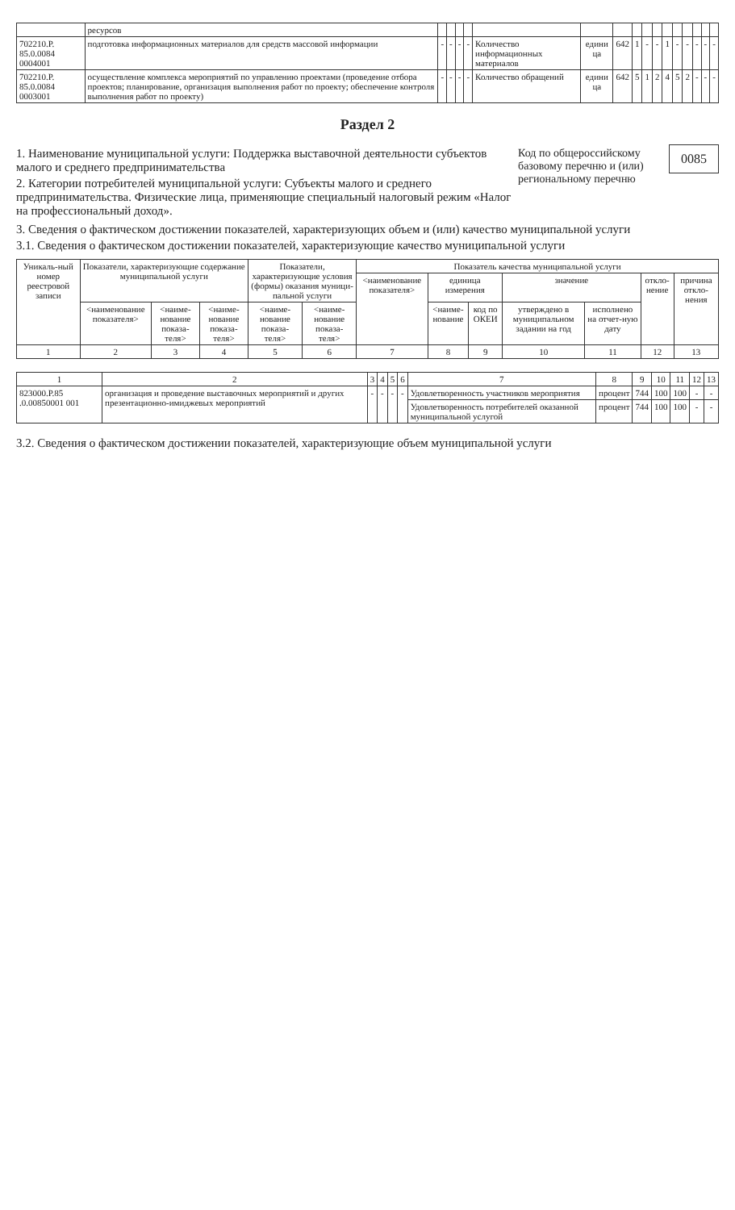| | ресурсов | | | | | | | | | | | | | | | | |
| 702210.Р. 85.0.0084 0004001 | подготовка информационных материалов для средств массовой информации | - | - | - | - | Количество информационных материалов | едини ца | 642 | 1 | - | - | 1 | - | - | - | - | - |
| 702210.Р. 85.0.0084 0003001 | осуществление комплекса мероприятий по управлению проектами (проведение отбора проектов; планирование, организация выполнения работ по проекту; обеспечение контроля выполнения работ по проекту) | - | - | - | - | Количество обращений | едини ца | 642 | 5 | 1 | 2 | 4 | 5 | 2 | - | - | - |
Раздел 2
1. Наименование муниципальной услуги: Поддержка выставочной деятельности субъектов малого и среднего предпринимательства
2. Категории потребителей муниципальной услуги: Субъекты малого и среднего предпринимательства. Физические лица, применяющие специальный налоговый режим «Налог на профессиональный доход».
Код по общероссийскому базовому перечню и (или) региональному перечню
0085
3. Сведения о фактическом достижении показателей, характеризующих объем и (или) качество муниципальной услуги
3.1. Сведения о фактическом достижении показателей, характеризующие качество муниципальной услуги
| Уникаль-ный номер реестровой записи | Показатели, характеризующие содержание муниципальной услуги | | | Показатели, характеризующие условия (формы) оказания муници-пальной услуги | | Показатель качества муниципальной услуги | | | | | | |
| --- | --- | --- | --- | --- | --- | --- | --- | --- | --- | --- | --- | --- |
| | | | | | | <наименование показателя> | единица измерения | | значение | | откло-нение | причина откло-нения |
| | <наименование показателя> | <наиме-нование показа-теля> | <наиме-нование показа-теля> | <наиме-нование показа-теля> | <наиме-нование показа-теля> | | <наиме-нование | код по ОКЕИ | утверждено в муниципальном задании на год | исполнено на отчет-ную дату | | |
| 1 | 2 | 3 | 4 | 5 | 6 | 7 | 8 | 9 | 10 | 11 | 12 | 13 |
| 1 | 2 | 3 | 4 | 5 | 6 | 7 | 8 | 9 | 10 | 11 | 12 | 13 |
| 823000.Р.85 .0.00850001 001 | организация и проведение выставочных мероприятий и других презентационно-имиджевых мероприятий | - | - | - | - | Удовлетворенность участников мероприятия | процент | 744 | 100 | 100 | - | - |
| | | | | | | Удовлетворенность потребителей оказанной муниципальной услугой | процент | 744 | 100 | 100 | - | - |
3.2. Сведения о фактическом достижении показателей, характеризующие объем муниципальной услуги